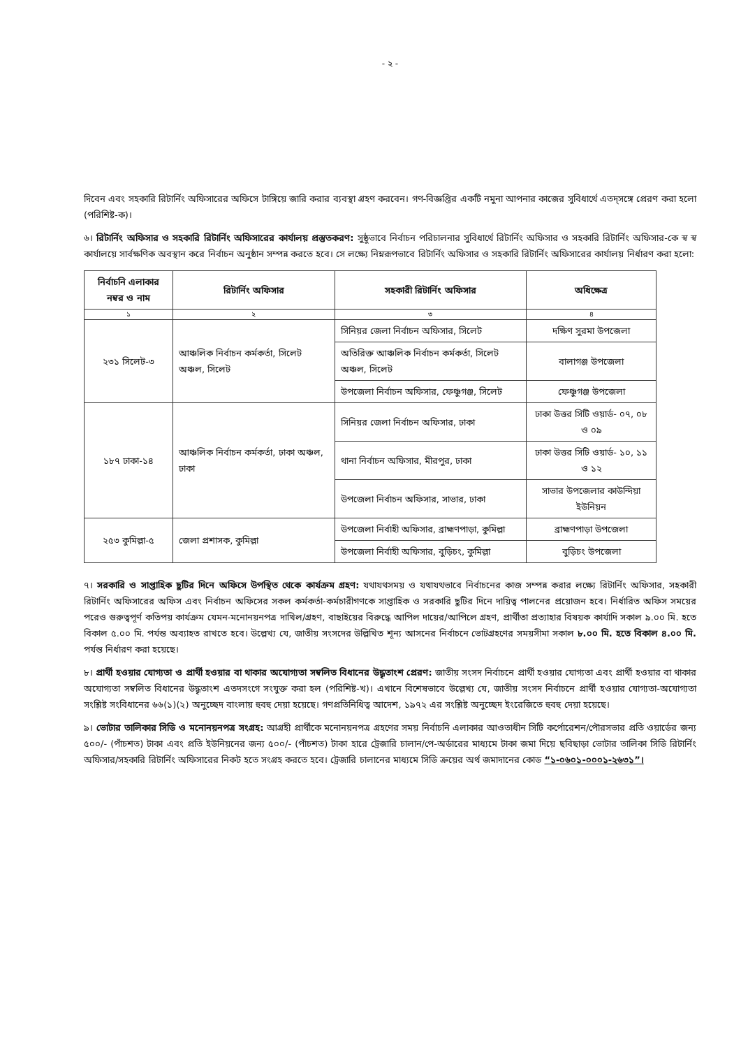- ২ -
দিবেন এবং সহকারি রিটার্নিং অফিসারের অফিসে টাঙ্গিয়ে জারি করার ব্যবস্থা গ্রহণ করবেন। গণ-বিজ্ঞপ্তির একটি নমুনা আপনার কাজের সুবিধার্থে এতদ্‌সঙ্গে প্রেরণ করা হলো (পরিশিষ্ট-ক)।
৬। রিটার্নিং অফিসার ও সহকারি রিটার্নিং অফিসারের কার্যালয় প্রস্তুতকরণ: সুষ্ঠুভাবে নির্বাচন পরিচালনার সুবিধার্থে রিটার্নিং অফিসার ও সহকারি রিটার্নিং অফিসার-কে স্ব স্ব কার্যালয়ে সার্বক্ষণিক অবস্থান করে নির্বাচন অনুষ্ঠান সম্পন্ন করতে হবে। সে লক্ষ্যে নিম্নরূপভাবে রিটার্নিং অফিসার ও সহকারি রিটার্নিং অফিসারের কার্যালয় নির্ধারণ করা হলো:
| নির্বাচনি এলাকার নম্বর ও নাম | রিটার্নিং অফিসার | সহকারী রিটার্নিং অফিসার | অধিক্ষেত্র |
| --- | --- | --- | --- |
| ১ | ২ | ৩ | ৪ |
| ২৩১ সিলেট-৩ | আঞ্চলিক নির্বাচন কর্মকর্তা, সিলেট অঞ্চল, সিলেট | সিনিয়র জেলা নির্বাচন অফিসার, সিলেট | দক্ষিণ সুরমা উপজেলা |
| | | অতিরিক্ত আঞ্চলিক নির্বাচন কর্মকর্তা, সিলেট অঞ্চল, সিলেট | বালাগঞ্জ উপজেলা |
| | | উপজেলা নির্বাচন অফিসার, ফেঞ্চুগঞ্জ, সিলেট | ফেঞ্চুগঞ্জ উপজেলা |
| ১৮৭ ঢাকা-১৪ | আঞ্চলিক নির্বাচন কর্মকর্তা, ঢাকা অঞ্চল, ঢাকা | সিনিয়র জেলা নির্বাচন অফিসার, ঢাকা | ঢাকা উত্তর সিটি ওয়ার্ড- ০৭, ০৮ ও ০৯ |
| | | থানা নির্বাচন অফিসার, মীরপুর, ঢাকা | ঢাকা উত্তর সিটি ওয়ার্ড- ১০, ১১ ও ১২ |
| | | উপজেলা নির্বাচন অফিসার, সাভার, ঢাকা | সাভার উপজেলার কাউন্দিয়া ইউনিয়ন |
| ২৫৩ কুমিল্লা-৫ | জেলা প্রশাসক, কুমিল্লা | উপজেলা নির্বাহী অফিসার, ব্রাহ্মণপাড়া, কুমিল্লা | ব্রাহ্মণপাড়া উপজেলা |
| | | উপজেলা নির্বাহী অফিসার, বুড়িচং, কুমিল্লা | বুড়িচং উপজেলা |
৭। সরকারি ও সাপ্তাহিক ছুটির দিনে অফিসে উপস্থিত থেকে কার্যক্রম গ্রহণ: যথাযথসময় ও যথাযথভাবে নির্বাচনের কাজ সম্পন্ন করার লক্ষ্যে রিটার্নিং অফিসার, সহকারী রিটার্নিং অফিসারের অফিস এবং নির্বাচন অফিসের সকল কর্মকর্তা-কর্মচারীগণকে সাপ্তাহিক ও সরকারি ছুটির দিনে দায়িত্ব পালনের প্রয়োজন হবে। নির্ধারিত অফিস সময়ের পরেও গুরুত্বপূর্ণ কতিপয় কার্যক্রম যেমন-মনোনয়নপত্র দাখিল/গ্রহণ, বাছাইয়ের বিরুদ্ধে আপিল দায়ের/আপিলে গ্রহণ, প্রার্থীতা প্রত্যাহার বিষয়ক কার্যাদি সকাল ৯.০০ মি. হতে বিকাল ৫.০০ মি. পর্যন্ত অব্যাহত রাখতে হবে। উল্লেখ্য যে, জাতীয় সংসদের উল্লিখিত শূন্য আসনের নির্বাচনে ভোটগ্রহণের সময়সীমা সকাল ৮.০০ মি. হতে বিকাল ৪.০০ মি. পর্যন্ত নির্ধারণ করা হয়েছে।
৮। প্রার্থী হওয়ার যোগ্যতা ও প্রার্থী হওয়ার বা থাকার অযোগ্যতা সম্বলিত বিধানের উদ্ধৃতাংশ প্রেরণ: জাতীয় সংসদ নির্বাচনে প্রার্থী হওয়ার যোগ্যতা এবং প্রার্থী হওয়ার বা থাকার অযোগ্যতা সম্বলিত বিধানের উদ্ধৃতাংশ এতদসংগে সংযুক্ত করা হল (পরিশিষ্ট-খ)। এখানে বিশেষভাবে উল্লেখ্য যে, জাতীয় সংসদ নির্বাচনে প্রার্থী হওয়ার যোগ্যতা-অযোগ্যতা সংশ্লিষ্ট সংবিধানের ৬৬(১)(২) অনুচ্ছেদ বাংলায় হুবহু দেয়া হয়েছে। গণপ্রতিনিধিত্ব আদেশ, ১৯৭২ এর সংশ্লিষ্ট অনুচ্ছেদ ইংরেজিতে হুবহু দেয়া হয়েছে।
৯। ভোটার তালিকার সিডি ও মনোনয়নপত্র সংগ্রহ: আগ্রহী প্রার্থীকে মনোনয়নপত্র গ্রহণের সময় নির্বাচনি এলাকার আওতাধীন সিটি কর্পোরেশন/পৌরসভার প্রতি ওয়ার্ডের জন্য ৫০০/- (পাঁচশত) টাকা এবং প্রতি ইউনিয়নের জন্য ৫০০/- (পাঁচশত) টাকা হারে ট্রেজারি চালান/পে-অর্ডারের মাধ্যমে টাকা জমা দিয়ে ছবিছাড়া ভোটার তালিকা সিডি রিটার্নিং অফিসার/সহকারি রিটার্নিং অফিসারের নিকট হতে সংগ্রহ করতে হবে। ট্রেজারি চালানের মাধ্যমে সিডি ক্রয়ের অর্থ জমাদানের কোড “১-০৬০১-০০০১-২৬৩১”।